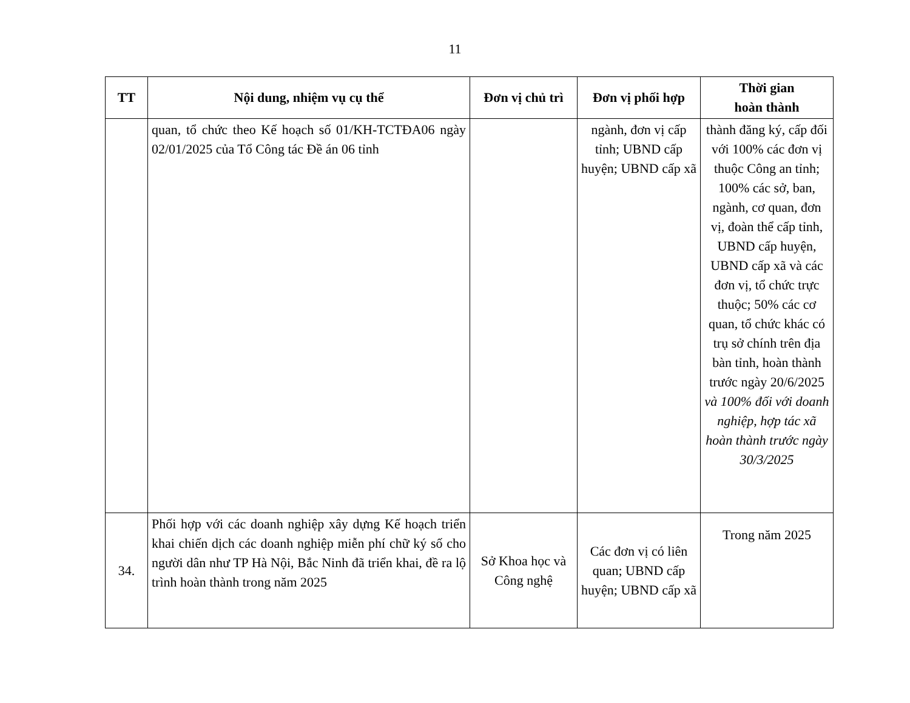11
| TT | Nội dung, nhiệm vụ cụ thể | Đơn vị chủ trì | Đơn vị phối hợp | Thời gian hoàn thành |
| --- | --- | --- | --- | --- |
| | quan, tổ chức theo Kế hoạch số 01/KH-TCTĐA06 ngày 02/01/2025 của Tổ Công tác Đề án 06 tỉnh | | ngành, đơn vị cấp tỉnh; UBND cấp huyện; UBND cấp xã | thành đăng ký, cấp đối với 100% các đơn vị thuộc Công an tỉnh; 100% các sở, ban, ngành, cơ quan, đơn vị, đoàn thể cấp tỉnh, UBND cấp huyện, UBND cấp xã và các đơn vị, tổ chức trực thuộc; 50% các cơ quan, tổ chức khác có trụ sở chính trên địa bàn tỉnh, hoàn thành trước ngày 20/6/2025 và 100% đối với doanh nghiệp, hợp tác xã hoàn thành trước ngày 30/3/2025 |
| 34. | Phối hợp với các doanh nghiệp xây dựng Kế hoạch triển khai chiến dịch các doanh nghiệp miễn phí chữ ký số cho người dân như TP Hà Nội, Bắc Ninh đã triển khai, đề ra lộ trình hoàn thành trong năm 2025 | Sở Khoa học và Công nghệ | Các đơn vị có liên quan; UBND cấp huyện; UBND cấp xã | Trong năm 2025 |